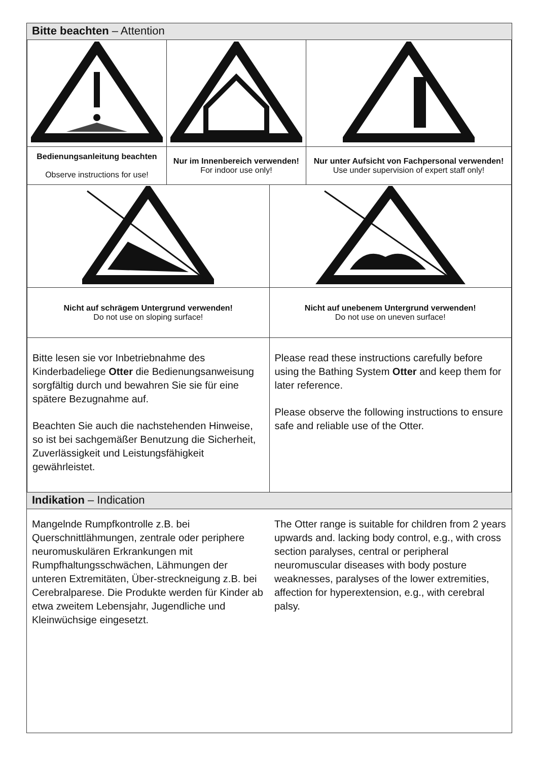Bitte beachten – Attention
| Bedienungsanleitung beachten Observe instructions for use! | Nur im Innenbereich verwenden! For indoor use only! | Nur unter Aufsicht von Fachpersonal verwenden! Use under supervision of expert staff only! |
| Nicht auf schrägem Untergrund verwenden! Do not use on sloping surface! | Nicht auf unebenem Untergrund verwenden! Do not use on uneven surface! |
| Bitte lesen sie vor Inbetriebnahme des Kinderbadeliege Otter die Bedienungsanweisung sorgfältig durch und bewahren Sie sie für eine spätere Bezugnahme auf. Beachten Sie auch die nachstehenden Hinweise, so ist bei sachgemäßer Benutzung die Sicherheit, Zuverlässigkeit und Leistungsfähigkeit gewährleistet. | Please read these instructions carefully before using the Bathing System Otter and keep them for later reference. Please observe the following instructions to ensure safe and reliable use of the Otter. |
Indikation – Indication
Mangelnde Rumpfkontrolle z.B. bei Querschnittlähmungen, zentrale oder periphere neuromuskulären Erkrankungen mit Rumpfhaltungsschwächen, Lähmungen der unteren Extremitäten, Über-streckneigung z.B. bei Cerebralparese. Die Produkte werden für Kinder ab etwa zweitem Lebensjahr, Jugendliche und Kleinwüchsige eingesetzt.
The Otter range is suitable for children from 2 years upwards and. lacking body control, e.g., with cross section paralyses, central or peripheral neuromuscular diseases with body posture weaknesses, paralyses of the lower extremities, affection for hyperextension, e.g., with cerebral palsy.